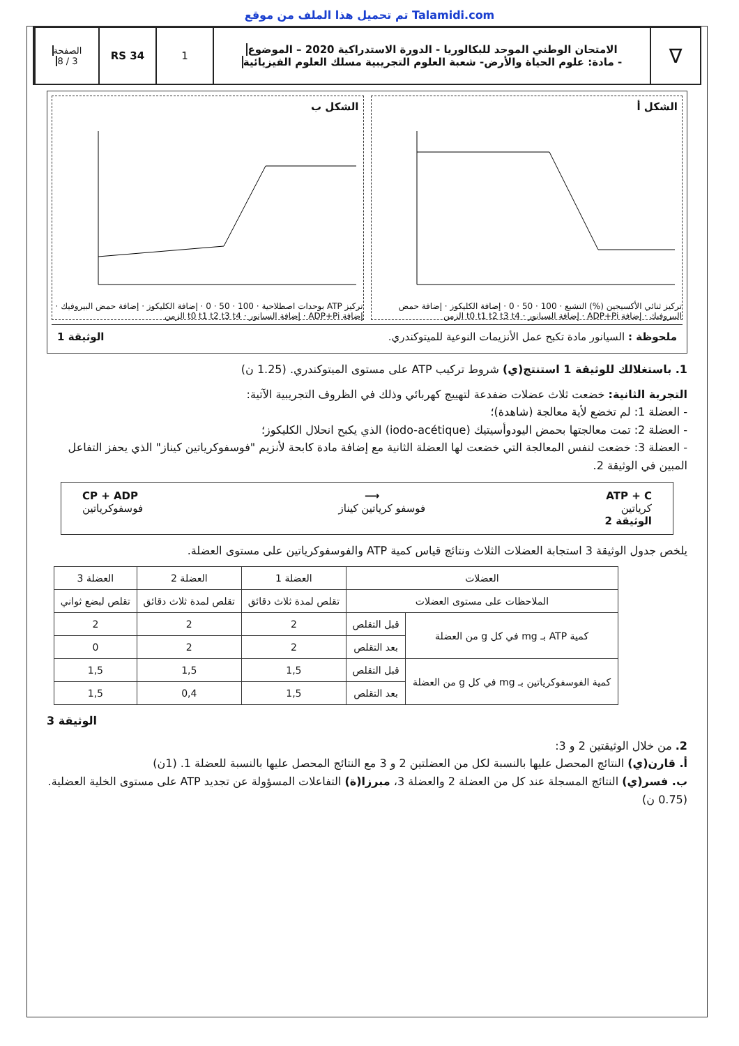تم تحميل هذا الملف من موقع Talamidi.com
∇
الامتحان الوطني الموحد للبكالوريا - الدورة الاستدراكية 2020 – الموضوع
- مادة: علوم الحياة والأرض- شعبة العلوم التجريبية مسلك العلوم الفيزيائية
1 RS 34
الصفحة
3 / 8
الشكل أ
تركيز ثنائي الأكسيجين (%) التشبع · 100 · 50 · 0 · إضافة الكليكوز · إضافة حمض البيروفيك · إضافة ADP+Pi · إضافة السيانور · t0 t1 t2 t3 t4 الزمن
الشكل ب
تركيز ATP بوحدات اصطلاحية · 100 · 50 · 0 · إضافة الكليكوز · إضافة حمض البيروفيك · إضافة ADP+Pi · إضافة السيانور · t0 t1 t2 t3 t4 الزمن
ملحوظة : السيانور مادة تكبح عمل الأنزيمات النوعية للميتوكندري. الوثيقة 1
1. باستغلالك للوثيقة 1 استنتج(ي) شروط تركيب ATP على مستوى الميتوكندري. (1.25 ن)
التجربة الثانية: خضعت ثلاث عضلات ضفدعة لتهييج كهربائي وذلك في الظروف التجريبية الآتية:
- العضلة 1: لم تخضع لأية معالجة (شاهدة)؛
- العضلة 2: تمت معالجتها بحمض اليودوأسيتيك (iodo-acétique) الذي يكبح انحلال الكليكوز؛
- العضلة 3: خضعت لنفس المعالجة التي خضعت لها العضلة الثانية مع إضافة مادة كابحة لأنزيم "فوسفوكرياتين كيناز" الذي يحفز التفاعل المبين في الوثيقة 2.
CP + ADP ⟶ ATP + C
كرياتين فوسفو كرياتين كيناز فوسفوكرياتين
الوثيقة 2
يلخص جدول الوثيقة 3 استجابة العضلات الثلاث ونتائج قياس كمية ATP والفوسفوكرياتين على مستوى العضلة.
| العضلات | | العضلة 1 | العضلة 2 | العضلة 3 |
| --- | --- | --- | --- | --- |
| الملاحظات على مستوى العضلات | | تقلص لمدة ثلاث دقائق | تقلص لمدة ثلاث دقائق | تقلص لبضع ثواني |
| كمية ATP بـ mg في كل g من العضلة | قبل التقلص | 2 | 2 | 2 |
| | بعد التقلص | 2 | 2 | 0 |
| كمية الفوسفوكرياتين بـ mg في كل g من العضلة | قبل التقلص | 1,5 | 1,5 | 1,5 |
| | بعد التقلص | 1,5 | 0,4 | 1,5 |
الوثيقة 3
2. من خلال الوثيقتين 2 و 3:
أ. قارن(ي) النتائج المحصل عليها بالنسبة لكل من العضلتين 2 و 3 مع النتائج المحصل عليها بالنسبة للعضلة 1. (1ن)
ب. فسر(ي) النتائج المسجلة عند كل من العضلة 2 والعضلة 3، مبرزا(ة) التفاعلات المسؤولة عن تجديد ATP على مستوى الخلية العضلية. (0.75 ن)